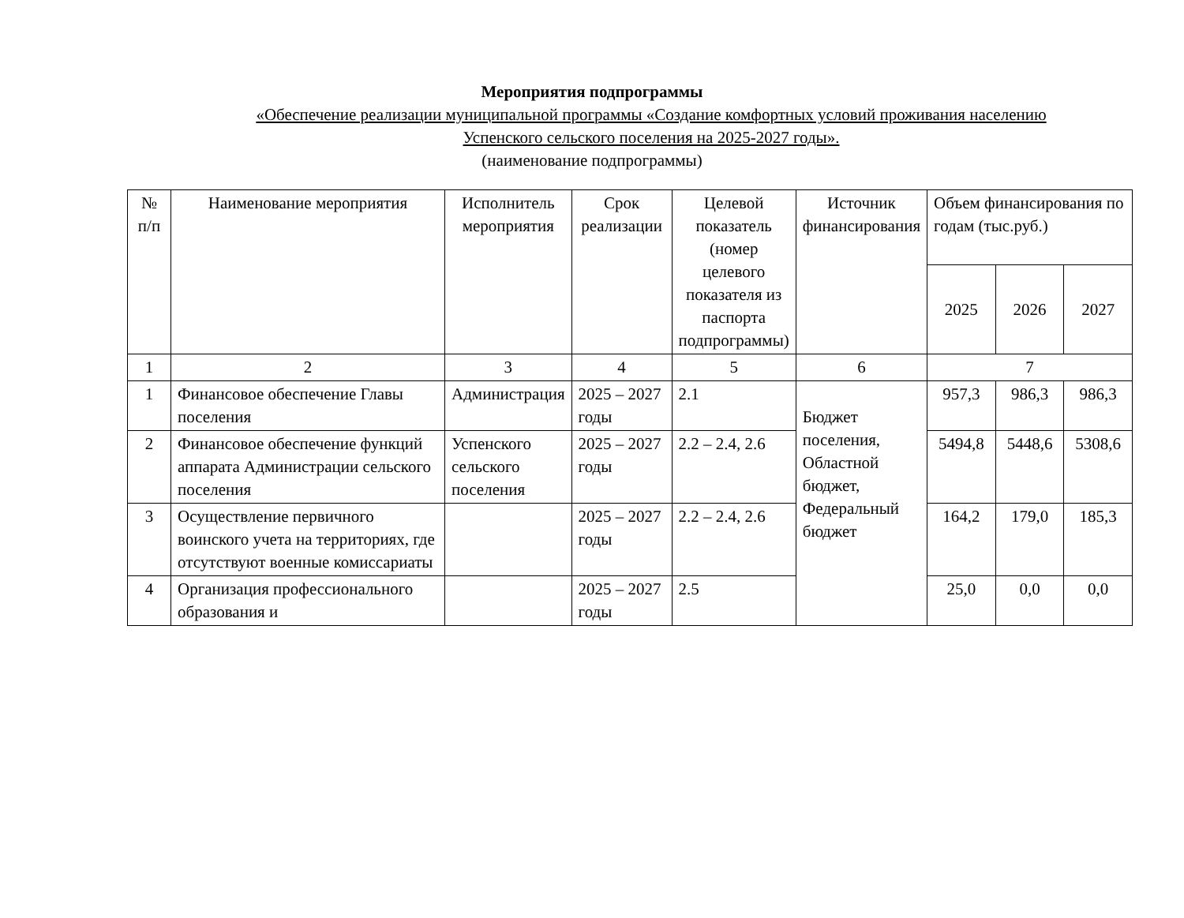Мероприятия подпрограммы
«Обеспечение реализации муниципальной программы «Создание комфортных условий проживания населению
Успенского сельского поселения на 2025-2027 годы».
(наименование подпрограммы)
| № п/п | Наименование мероприятия | Исполнитель мероприятия | Срок реализации | Целевой показатель (номер целевого показателя из паспорта подпрограммы) | Источник финансирования | Объем финансирования по годам (тыс.руб.) | | |
| --- | --- | --- | --- | --- | --- | --- | --- | --- |
| | | | | | | 2025 | 2026 | 2027 |
| 1 | 2 | 3 | 4 | 5 | 6 | 7 | | |
| 1 | Финансовое обеспечение Главы поселения | Администрация | 2025 – 2027 годы | 2.1 | Бюджет поселения, Областной бюджет, Федеральный бюджет | 957,3 | 986,3 | 986,3 |
| 2 | Финансовое обеспечение функций аппарата Администрации сельского поселения | Успенского сельского поселения | 2025 – 2027 годы | 2.2 – 2.4, 2.6 | | 5494,8 | 5448,6 | 5308,6 |
| 3 | Осуществление первичного воинского учета на территориях, где отсутствуют военные комиссариаты | | 2025 – 2027 годы | 2.2 – 2.4, 2.6 | | 164,2 | 179,0 | 185,3 |
| 4 | Организация профессионального образования и | | 2025 – 2027 годы | 2.5 | | 25,0 | 0,0 | 0,0 |